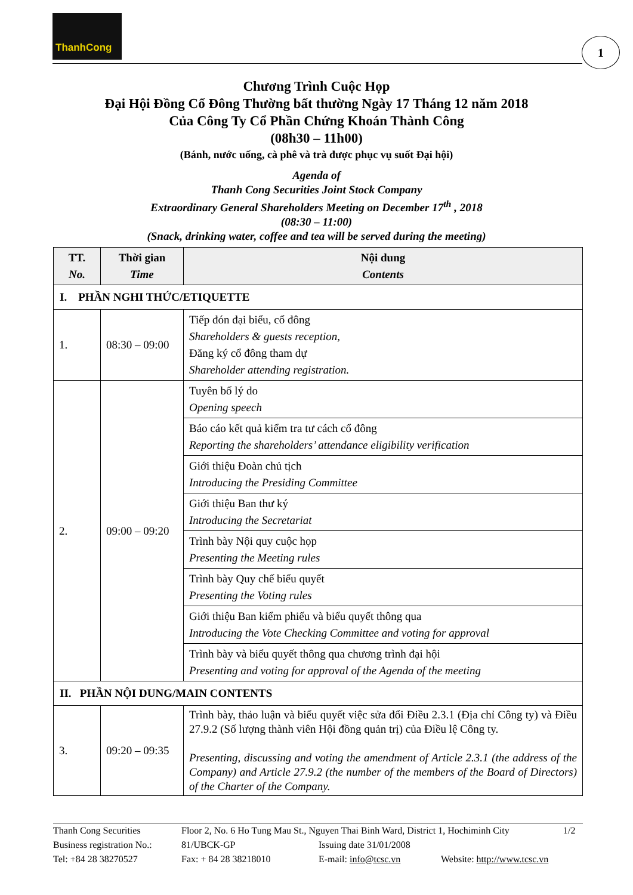ThanhCong
1
Chương Trình Cuộc Họp
Đại Hội Đồng Cổ Đông Thường bất thường Ngày 17 Tháng 12 năm 2018
Của Công Ty Cổ Phần Chứng Khoán Thành Công
(08h30 – 11h00)
(Bánh, nước uống, cà phê và trà được phục vụ suốt Đại hội)
Agenda of
Thanh Cong Securities Joint Stock Company
Extraordinary General Shareholders Meeting on December 17<sup>th</sup> , 2018
(08:30 – 11:00)
(Snack, drinking water, coffee and tea will be served during the meeting)
| TT. No. | Thời gian Time | Nội dung Contents |
| --- | --- | --- |
| I. PHẦN NGHI THỨC/ETIQUETTE | | |
| 1. | 08:30 – 09:00 | Tiếp đón đại biểu, cổ đông Shareholders & guests reception, Đăng ký cổ đông tham dự Shareholder attending registration. |
| 2. | 09:00 – 09:20 | Tuyên bố lý do Opening speech |
| | | Báo cáo kết quả kiểm tra tư cách cổ đông Reporting the shareholders’ attendance eligibility verification |
| | | Giới thiệu Đoàn chủ tịch Introducing the Presiding Committee |
| | | Giới thiệu Ban thư ký Introducing the Secretariat |
| | | Trình bày Nội quy cuộc họp Presenting the Meeting rules |
| | | Trình bày Quy chế biểu quyết Presenting the Voting rules |
| | | Giới thiệu Ban kiểm phiếu và biểu quyết thông qua Introducing the Vote Checking Committee and voting for approval |
| | | Trình bày và biểu quyết thông qua chương trình đại hội Presenting and voting for approval of the Agenda of the meeting |
| II. PHẦN NỘI DUNG/MAIN CONTENTS | | |
| 3. | 09:20 – 09:35 | Trình bày, thảo luận và biểu quyết việc sửa đổi Điều 2.3.1 (Địa chỉ Công ty) và Điều 27.9.2 (Số lượng thành viên Hội đồng quản trị) của Điều lệ Công ty. Presenting, discussing and voting the amendment of Article 2.3.1 (the address of the Company) and Article 27.9.2 (the number of the members of the Board of Directors) of the Charter of the Company. |
Thanh Cong Securities Floor 2, No. 6 Ho Tung Mau St., Nguyen Thai Binh Ward, District 1, Hochiminh City 1/2
Business registration No.: 81/UBCK-GP Issuing date 31/01/2008
Tel: +84 28 38270527 Fax: + 84 28 38218010 E-mail: info@tcsc.vn Website: http://www.tcsc.vn